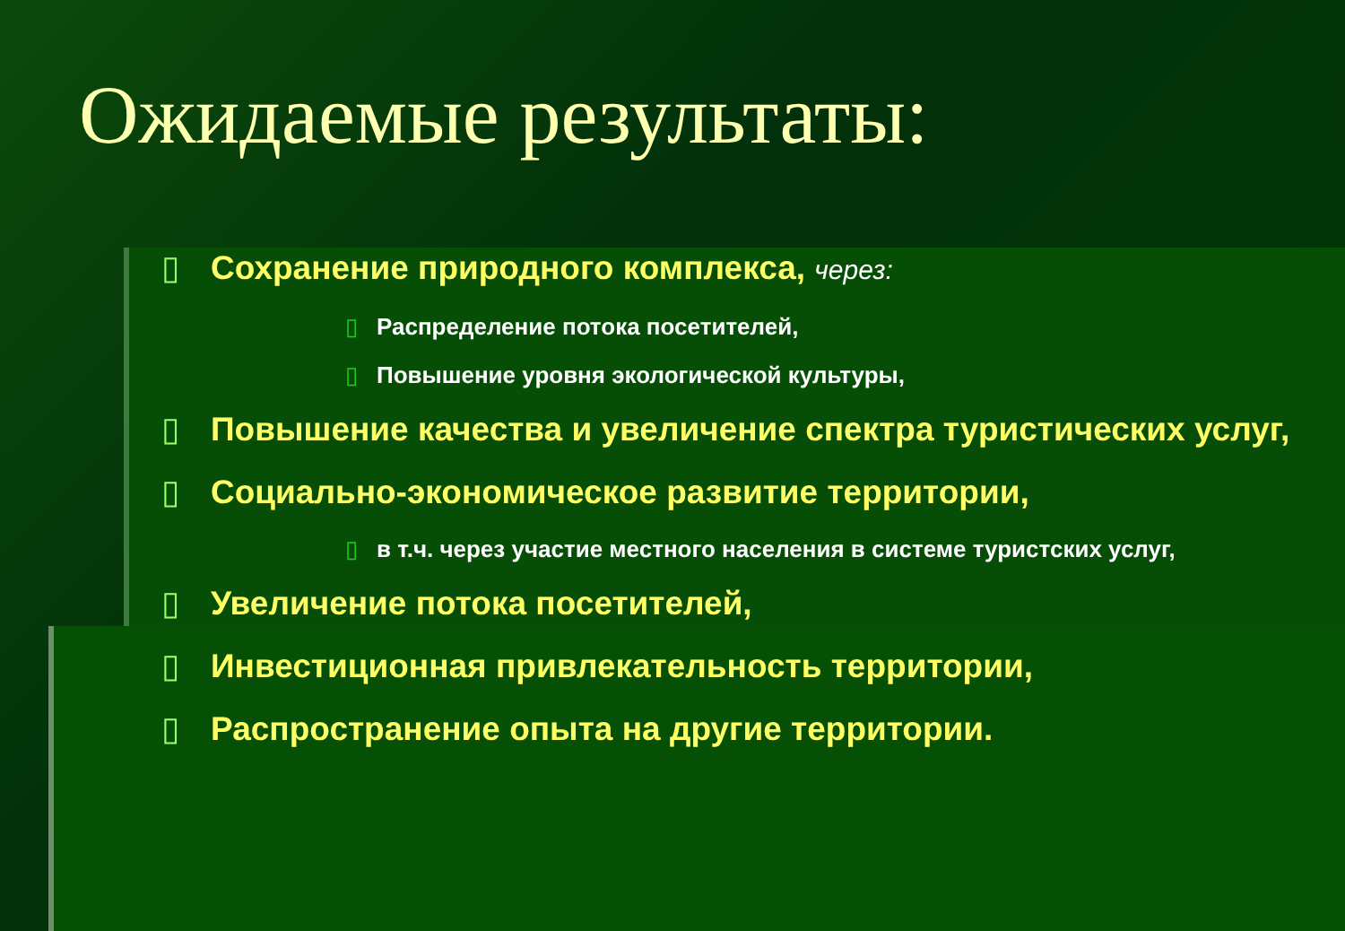Ожидаемые результаты:
▯ Сохранение природного комплекса, через:
▯ Распределение потока посетителей,
▯ Повышение уровня экологической культуры,
▯ Повышение качества и увеличение спектра туристических услуг,
▯ Социально-экономическое развитие территории,
▯ в т.ч. через участие местного населения в системе туристских услуг,
▯ Увеличение потока посетителей,
▯ Инвестиционная привлекательность территории,
▯ Распространение опыта на другие территории.